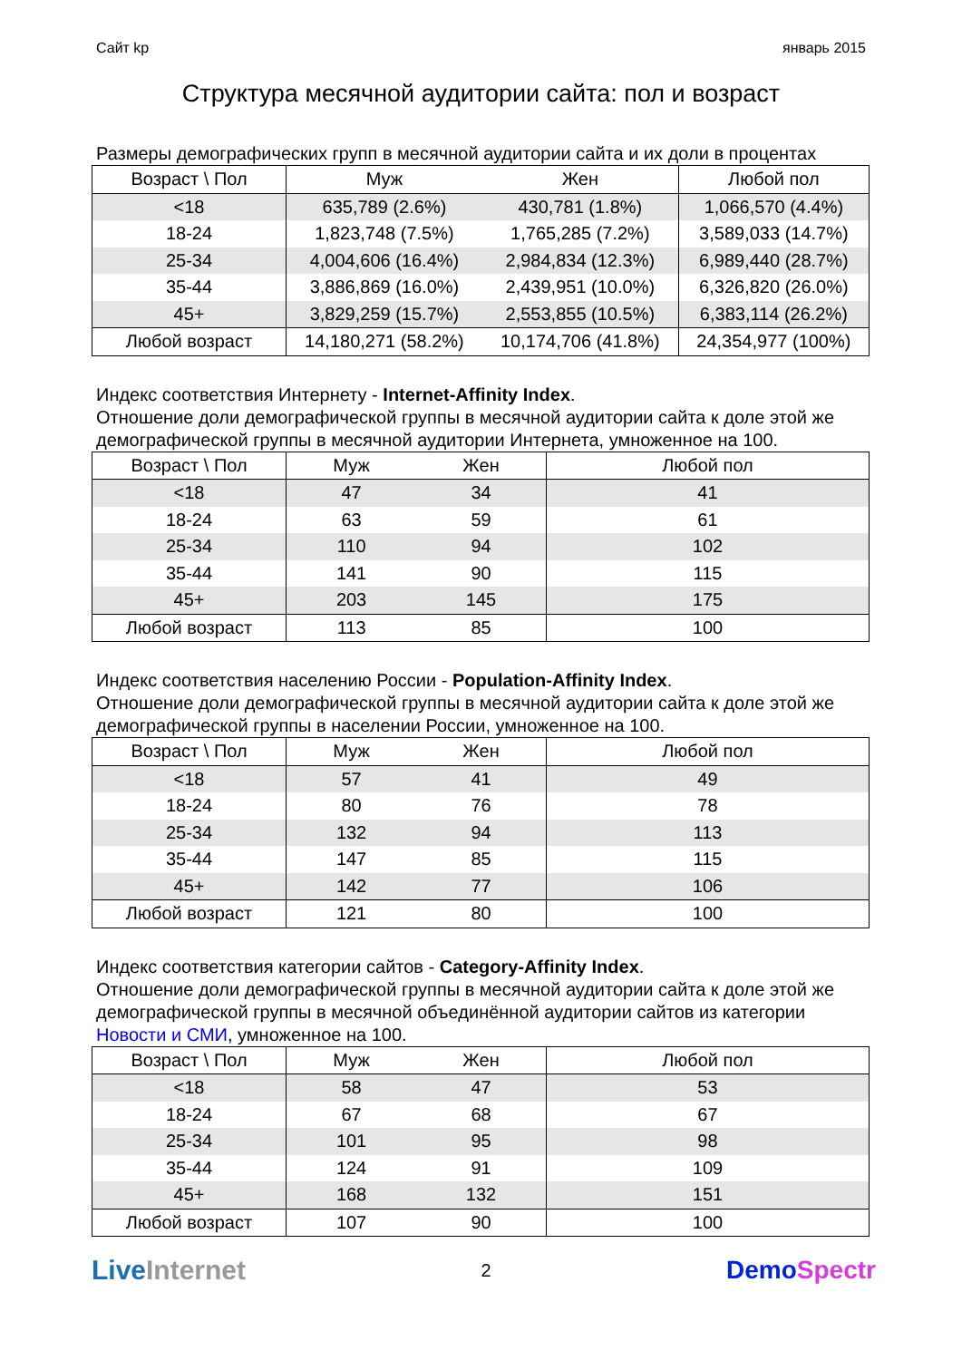Сайт kp январь 2015
Структура месячной аудитории сайта: пол и возраст
Размеры демографических групп в месячной аудитории сайта и их доли в процентах
| Возраст \ Пол | Муж | Жен | Любой пол |
| --- | --- | --- | --- |
| <18 | 635,789 (2.6%) | 430,781 (1.8%) | 1,066,570 (4.4%) |
| 18-24 | 1,823,748 (7.5%) | 1,765,285 (7.2%) | 3,589,033 (14.7%) |
| 25-34 | 4,004,606 (16.4%) | 2,984,834 (12.3%) | 6,989,440 (28.7%) |
| 35-44 | 3,886,869 (16.0%) | 2,439,951 (10.0%) | 6,326,820 (26.0%) |
| 45+ | 3,829,259 (15.7%) | 2,553,855 (10.5%) | 6,383,114 (26.2%) |
| Любой возраст | 14,180,271 (58.2%) | 10,174,706 (41.8%) | 24,354,977 (100%) |
Индекс соответствия Интернету - Internet-Affinity Index.
Отношение доли демографической группы в месячной аудитории сайта к доле этой же демографической группы в месячной аудитории Интернета, умноженное на 100.
| Возраст \ Пол | Муж | Жен | Любой пол |
| --- | --- | --- | --- |
| <18 | 47 | 34 | 41 |
| 18-24 | 63 | 59 | 61 |
| 25-34 | 110 | 94 | 102 |
| 35-44 | 141 | 90 | 115 |
| 45+ | 203 | 145 | 175 |
| Любой возраст | 113 | 85 | 100 |
Индекс соответствия населению России - Population-Affinity Index.
Отношение доли демографической группы в месячной аудитории сайта к доле этой же демографической группы в населении России, умноженное на 100.
| Возраст \ Пол | Муж | Жен | Любой пол |
| --- | --- | --- | --- |
| <18 | 57 | 41 | 49 |
| 18-24 | 80 | 76 | 78 |
| 25-34 | 132 | 94 | 113 |
| 35-44 | 147 | 85 | 115 |
| 45+ | 142 | 77 | 106 |
| Любой возраст | 121 | 80 | 100 |
Индекс соответствия категории сайтов - Category-Affinity Index.
Отношение доли демографической группы в месячной аудитории сайта к доле этой же демографической группы в месячной объединённой аудитории сайтов из категории Новости и СМИ, умноженное на 100.
| Возраст \ Пол | Муж | Жен | Любой пол |
| --- | --- | --- | --- |
| <18 | 58 | 47 | 53 |
| 18-24 | 67 | 68 | 67 |
| 25-34 | 101 | 95 | 98 |
| 35-44 | 124 | 91 | 109 |
| 45+ | 168 | 132 | 151 |
| Любой возраст | 107 | 90 | 100 |
LiveInternet 2 DemoSpectr